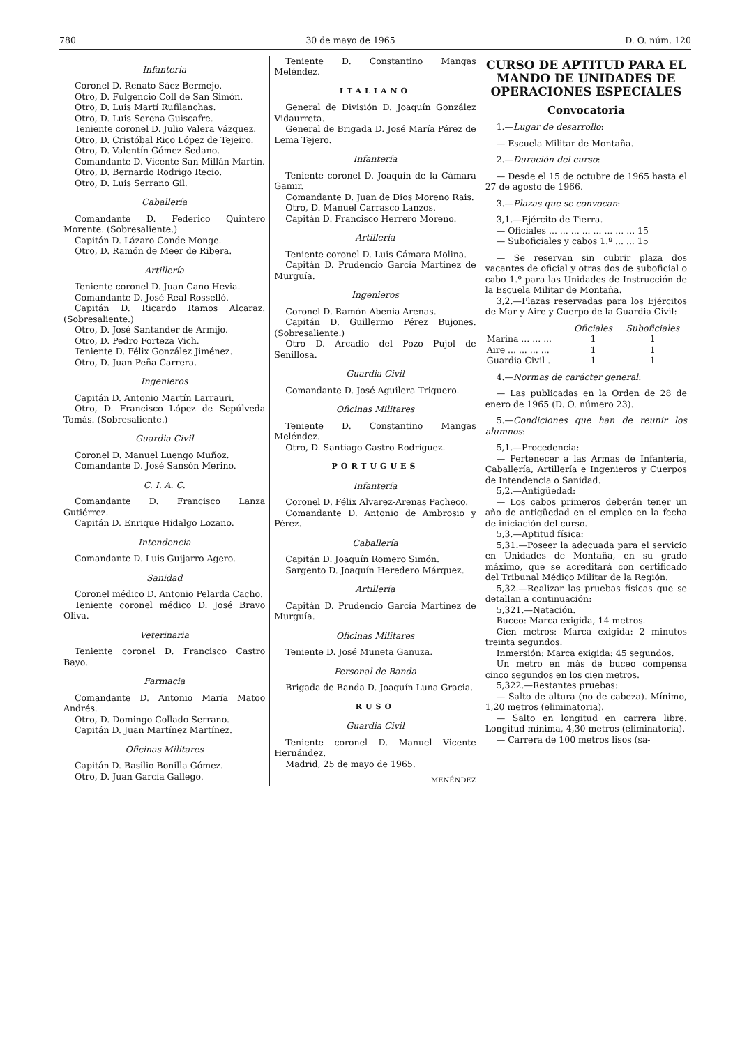780 30 de mayo de 1965 D. O. núm. 120
Infantería
Coronel D. Renato Sáez Bermejo.
Otro, D. Fulgencio Coll de San Simón.
Otro, D. Luis Martí Rufilanchas.
Otro, D. Luis Serena Guiscafre.
Teniente coronel D. Julio Valera Vázquez.
Otro, D. Cristóbal Rico López de Tejeiro.
Otro, D. Valentín Gómez Sedano.
Comandante D. Vicente San Millán Martín.
Otro, D. Bernardo Rodrigo Recio.
Otro, D. Luis Serrano Gil.
Caballería
Comandante D. Federico Quintero Morente. (Sobresaliente.)
Capitán D. Lázaro Conde Monge.
Otro, D. Ramón de Meer de Ribera.
Artillería
Teniente coronel D. Juan Cano Hevia.
Comandante D. José Real Rosselló.
Capitán D. Ricardo Ramos Alcaraz. (Sobresaliente.)
Otro, D. José Santander de Armijo.
Otro, D. Pedro Forteza Vich.
Teniente D. Félix González Jiménez.
Otro, D. Juan Peña Carrera.
Ingenieros
Capitán D. Antonio Martín Larrauri.
Otro, D. Francisco López de Sepúlveda Tomás. (Sobresaliente.)
Guardia Civil
Coronel D. Manuel Luengo Muñoz.
Comandante D. José Sansón Merino.
C. I. A. C.
Comandante D. Francisco Lanza Gutiérrez.
Capitán D. Enrique Hidalgo Lozano.
Intendencia
Comandante D. Luis Guijarro Agero.
Sanidad
Coronel médico D. Antonio Pelarda Cacho.
Teniente coronel médico D. José Bravo Oliva.
Veterinaria
Teniente coronel D. Francisco Castro Bayo.
Farmacia
Comandante D. Antonio María Matoo Andrés.
Otro, D. Domingo Collado Serrano.
Capitán D. Juan Martínez Martínez.
Oficinas Militares
Capitán D. Basilio Bonilla Gómez.
Otro, D. Juan García Gallego.
Teniente D. Constantino Mangas Meléndez.
ITALIANO
General de División D. Joaquín González Vidaurreta.
General de Brigada D. José María Pérez de Lema Tejero.
Infantería
Teniente coronel D. Joaquín de la Cámara Gamir.
Comandante D. Juan de Dios Moreno Rais.
Otro, D. Manuel Carrasco Lanzos.
Capitán D. Francisco Herrero Moreno.
Artillería
Teniente coronel D. Luis Cámara Molina.
Capitán D. Prudencio García Martínez de Murguía.
Ingenieros
Coronel D. Ramón Abenia Arenas.
Capitán D. Guillermo Pérez Bujones. (Sobresaliente.)
Otro D. Arcadio del Pozo Pujol de Senillosa.
Guardia Civil
Comandante D. José Aguilera Triguero.
Oficinas Militares
Teniente D. Constantino Mangas Meléndez.
Otro, D. Santiago Castro Rodríguez.
PORTUGUES
Infantería
Coronel D. Félix Alvarez-Arenas Pacheco.
Comandante D. Antonio de Ambrosio y Pérez.
Caballería
Capitán D. Joaquín Romero Simón.
Sargento D. Joaquín Heredero Márquez.
Artillería
Capitán D. Prudencio García Martínez de Murguía.
Oficinas Militares
Teniente D. José Muneta Ganuza.
Personal de Banda
Brigada de Banda D. Joaquín Luna Gracia.
RUSO
Guardia Civil
Teniente coronel D. Manuel Vicente Hernández.
Madrid, 25 de mayo de 1965.
MENÉNDEZ
CURSO DE APTITUD PARA EL MANDO DE UNIDADES DE OPERACIONES ESPECIALES
Convocatoria
1.—Lugar de desarrollo:
— Escuela Militar de Montaña.
2.—Duración del curso:
— Desde el 15 de octubre de 1965 hasta el 27 de agosto de 1966.
3.—Plazas que se convocan:
3,1.—Ejército de Tierra.
— Oficiales ... ... ... ... ... ... ... ... 15
— Suboficiales y cabos 1.º ... ... 15
— Se reservan sin cubrir plaza dos vacantes de oficial y otras dos de suboficial o cabo 1.º para las Unidades de Instrucción de la Escuela Militar de Montaña.
3,2.—Plazas reservadas para los Ejércitos de Mar y Aire y Cuerpo de la Guardia Civil:
| | Oficiales | Suboficiales |
| --- | --- | --- |
| Marina ... ... ... | 1 | 1 |
| Aire ... ... ... ... | 1 | 1 |
| Guardia Civil . | 1 | 1 |
4.—Normas de carácter general:
— Las publicadas en la Orden de 28 de enero de 1965 (D. O. número 23).
5.—Condiciones que han de reunir los alumnos:
5,1.—Procedencia:
— Pertenecer a las Armas de Infantería, Caballería, Artillería e Ingenieros y Cuerpos de Intendencia o Sanidad.
5,2.—Antigüedad:
— Los cabos primeros deberán tener un año de antigüedad en el empleo en la fecha de iniciación del curso.
5,3.—Aptitud física:
5,31.—Poseer la adecuada para el servicio en Unidades de Montaña, en su grado máximo, que se acreditará con certificado del Tribunal Médico Militar de la Región.
5,32.—Realizar las pruebas físicas que se detallan a continuación:
5,321.—Natación.
Buceo: Marca exigida, 14 metros.
Cien metros: Marca exigida: 2 minutos treinta segundos.
Inmersión: Marca exigida: 45 segundos.
Un metro en más de buceo compensa cinco segundos en los cien metros.
5,322.—Restantes pruebas:
— Salto de altura (no de cabeza). Mínimo, 1,20 metros (eliminatoria).
— Salto en longitud en carrera libre. Longitud mínima, 4,30 metros (eliminatoria).
— Carrera de 100 metros lisos (sa-